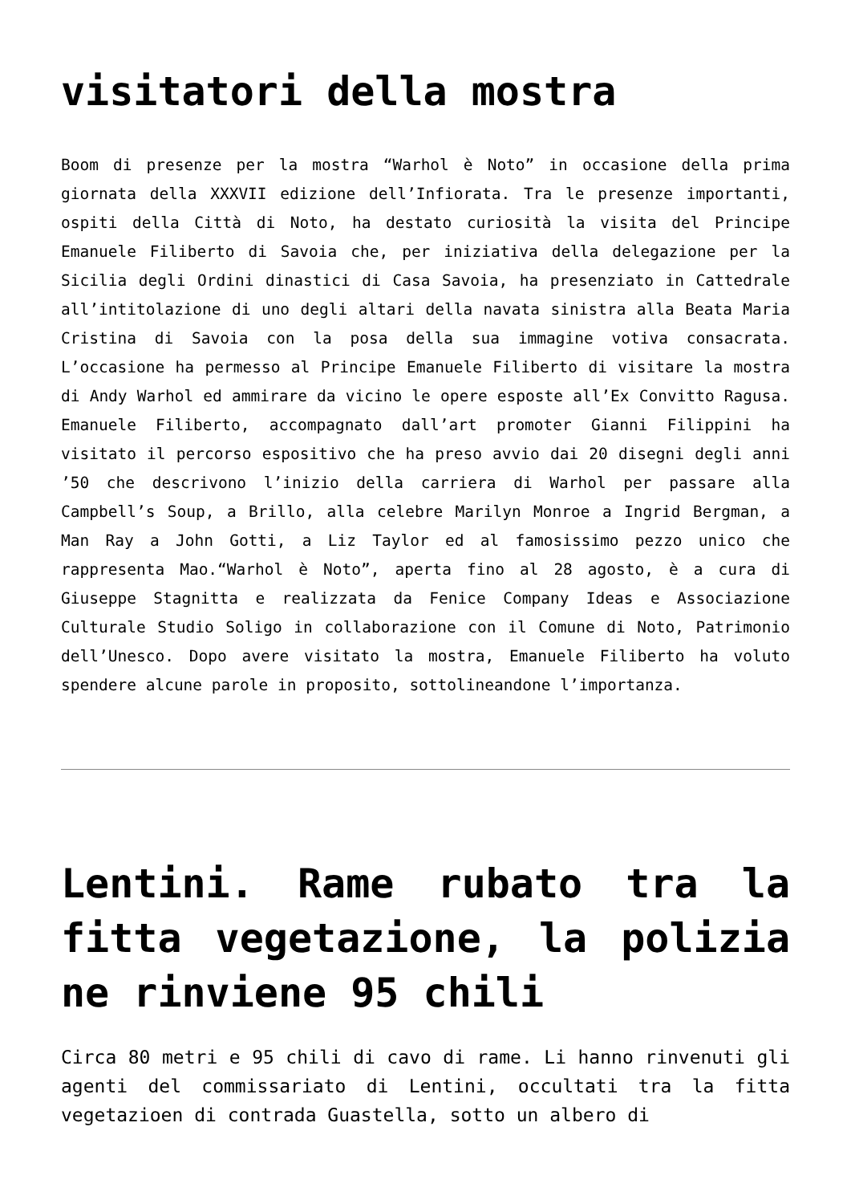visitatori della mostra
Boom di presenze per la mostra “Warhol è Noto” in occasione della prima giornata della XXXVII edizione dell’Infiorata. Tra le presenze importanti, ospiti della Città di Noto, ha destato curiosità la visita del Principe Emanuele Filiberto di Savoia che, per iniziativa della delegazione per la Sicilia degli Ordini dinastici di Casa Savoia, ha presenziato in Cattedrale all’intitolazione di uno degli altari della navata sinistra alla Beata Maria Cristina di Savoia con la posa della sua immagine votiva consacrata. L’occasione ha permesso al Principe Emanuele Filiberto di visitare la mostra di Andy Warhol ed ammirare da vicino le opere esposte all’Ex Convitto Ragusa. Emanuele Filiberto, accompagnato dall’art promoter Gianni Filippini ha visitato il percorso espositivo che ha preso avvio dai 20 disegni degli anni ’50 che descrivono l’inizio della carriera di Warhol per passare alla Campbell’s Soup, a Brillo, alla celebre Marilyn Monroe a Ingrid Bergman, a Man Ray a John Gotti, a Liz Taylor ed al famosissimo pezzo unico che rappresenta Mao.“Warhol è Noto”, aperta fino al 28 agosto, è a cura di Giuseppe Stagnitta e realizzata da Fenice Company Ideas e Associazione Culturale Studio Soligo in collaborazione con il Comune di Noto, Patrimonio dell’Unesco. Dopo avere visitato la mostra, Emanuele Filiberto ha voluto spendere alcune parole in proposito, sottolineandone l’importanza.
Lentini. Rame rubato tra la fitta vegetazione, la polizia ne rinviene 95 chili
Circa 80 metri e 95 chili di cavo di rame. Li hanno rinvenuti gli agenti del commissariato di Lentini, occultati tra la fitta vegetazioen di contrada Guastella, sotto un albero di